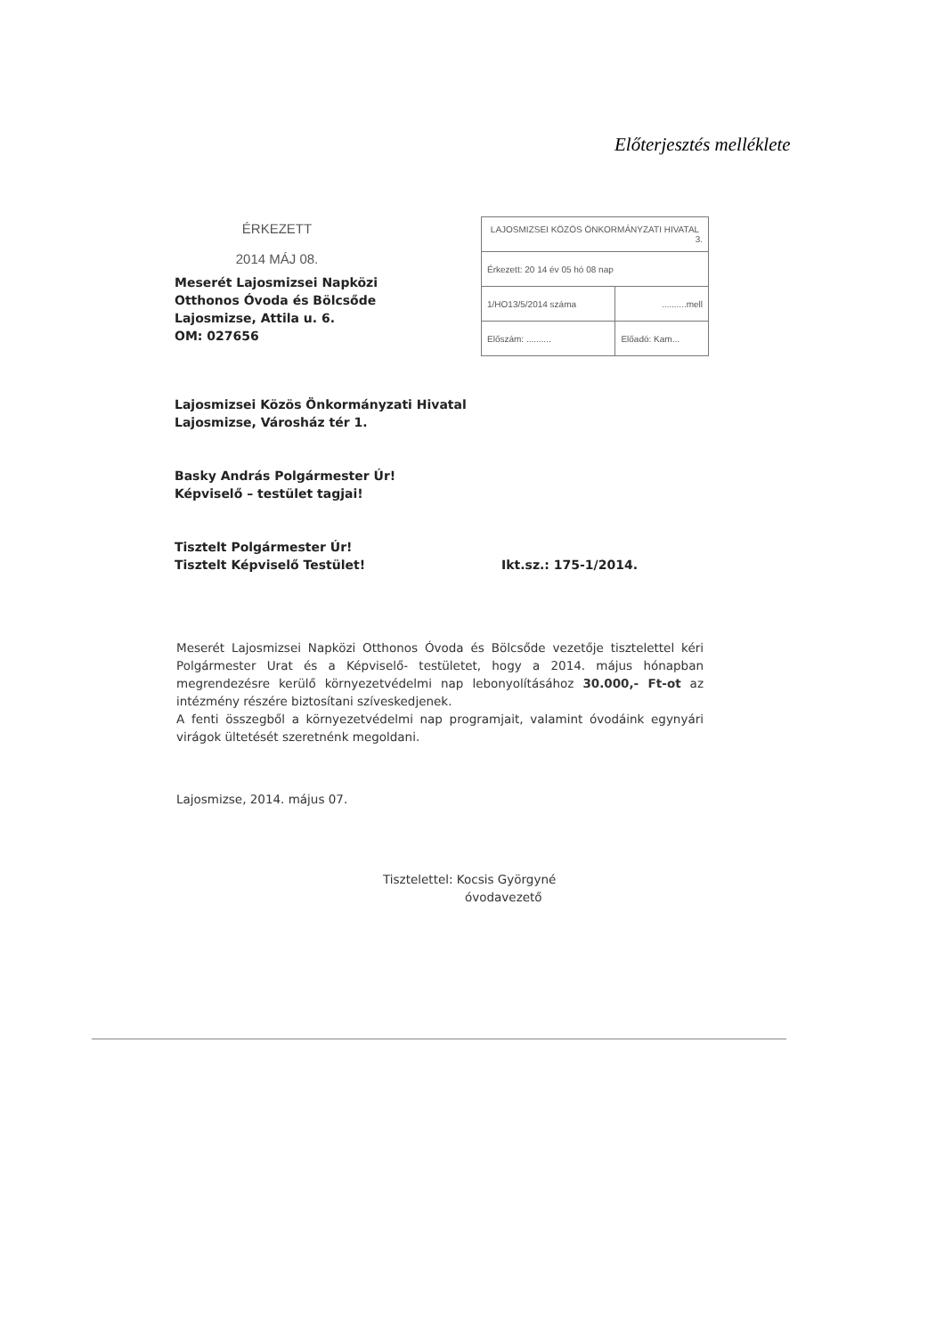Előterjesztés melléklete
ÉRKEZETT
2014 MÁJ 08.
Meserét Lajosmizsei Napközi
Otthonos Óvoda és Bölcsőde
Lajosmizse, Attila u. 6.
OM: 027656
| LAJOSMIZSEI KÖZÖS ÖNKORMÁNYZATI HIVATAL 3. | |
| Érkezett: 20 14 év 05 hó 08 nap | |
| 1/HO13/5/2014 száma | ..........mell |
| Előszám: .......... | Előadó: Kam... |
Lajosmizsei Közös Önkormányzati Hivatal
Lajosmizse, Városház tér 1.
Basky András Polgármester Úr!
Képviselő – testület tagjai!
Tisztelt Polgármester Úr!
Tisztelt Képviselő Testület! Ikt.sz.: 175-1/2014.
Meserét Lajosmizsei Napközi Otthonos Óvoda és Bölcsőde vezetője tisztelettel kéri Polgármester Urat és a Képviselő- testületet, hogy a 2014. május hónapban megrendezésre kerülő környezetvédelmi nap lebonyolításához 30.000,- Ft-ot az intézmény részére biztosítani szíveskedjenek.
A fenti összegből a környezetvédelmi nap programjait, valamint óvodáink egynyári virágok ültetését szeretnénk megoldani.
Lajosmizse, 2014. május 07.
Tisztelettel: Kocsis Györgyné
óvodavezető